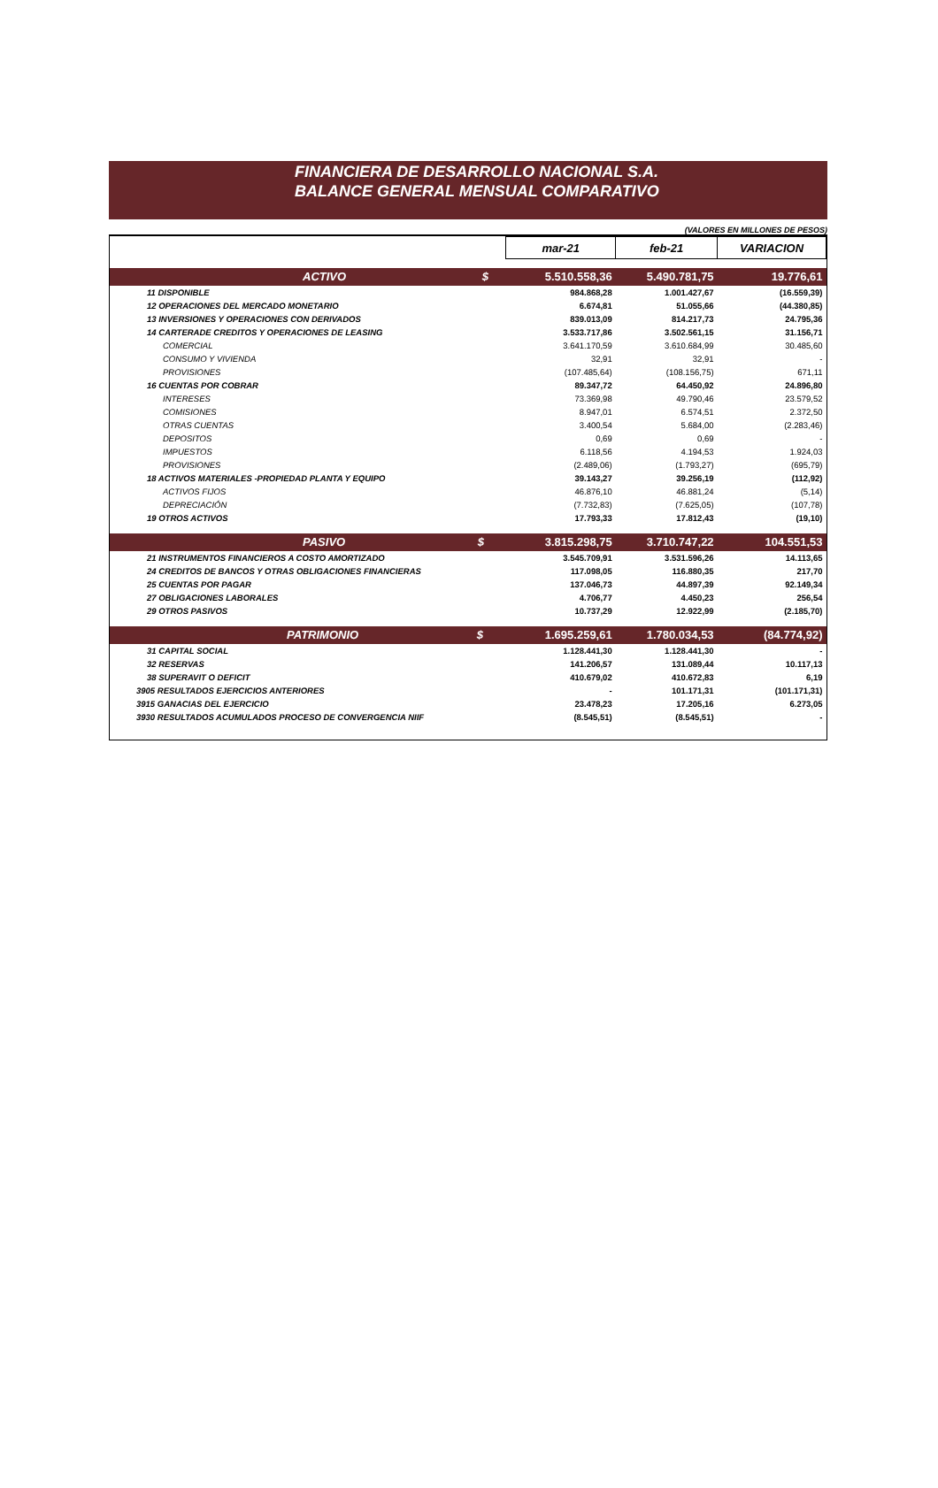FINANCIERA DE DESARROLLO NACIONAL S.A.
BALANCE GENERAL MENSUAL COMPARATIVO
(VALORES EN MILLONES DE PESOS)
| | mar-21 | feb-21 | VARIACION |
| --- | --- | --- | --- |
| ACTIVO $ | 5.510.558,36 | 5.490.781,75 | 19.776,61 |
| 11 DISPONIBLE | 984.868,28 | 1.001.427,67 | (16.559,39) |
| 12 OPERACIONES DEL MERCADO MONETARIO | 6.674,81 | 51.055,66 | (44.380,85) |
| 13 INVERSIONES Y OPERACIONES CON DERIVADOS | 839.013,09 | 814.217,73 | 24.795,36 |
| 14 CARTERADE CREDITOS Y OPERACIONES DE LEASING | 3.533.717,86 | 3.502.561,15 | 31.156,71 |
| COMERCIAL | 3.641.170,59 | 3.610.684,99 | 30.485,60 |
| CONSUMO Y VIVIENDA | 32,91 | 32,91 | - |
| PROVISIONES | (107.485,64) | (108.156,75) | 671,11 |
| 16 CUENTAS POR COBRAR | 89.347,72 | 64.450,92 | 24.896,80 |
| INTERESES | 73.369,98 | 49.790,46 | 23.579,52 |
| COMISIONES | 8.947,01 | 6.574,51 | 2.372,50 |
| OTRAS CUENTAS | 3.400,54 | 5.684,00 | (2.283,46) |
| DEPOSITOS | 0,69 | 0,69 | - |
| IMPUESTOS | 6.118,56 | 4.194,53 | 1.924,03 |
| PROVISIONES | (2.489,06) | (1.793,27) | (695,79) |
| 18 ACTIVOS MATERIALES -PROPIEDAD PLANTA Y EQUIPO | 39.143,27 | 39.256,19 | (112,92) |
| ACTIVOS FIJOS | 46.876,10 | 46.881,24 | (5,14) |
| DEPRECIACIÓN | (7.732,83) | (7.625,05) | (107,78) |
| 19 OTROS ACTIVOS | 17.793,33 | 17.812,43 | (19,10) |
| PASIVO $ | 3.815.298,75 | 3.710.747,22 | 104.551,53 |
| 21 INSTRUMENTOS FINANCIEROS A COSTO AMORTIZADO | 3.545.709,91 | 3.531.596,26 | 14.113,65 |
| 24 CREDITOS DE BANCOS Y OTRAS OBLIGACIONES FINANCIERAS | 117.098,05 | 116.880,35 | 217,70 |
| 25 CUENTAS POR PAGAR | 137.046,73 | 44.897,39 | 92.149,34 |
| 27 OBLIGACIONES LABORALES | 4.706,77 | 4.450,23 | 256,54 |
| 29 OTROS PASIVOS | 10.737,29 | 12.922,99 | (2.185,70) |
| PATRIMONIO $ | 1.695.259,61 | 1.780.034,53 | (84.774,92) |
| 31 CAPITAL SOCIAL | 1.128.441,30 | 1.128.441,30 | - |
| 32 RESERVAS | 141.206,57 | 131.089,44 | 10.117,13 |
| 38 SUPERAVIT O DEFICIT | 410.679,02 | 410.672,83 | 6,19 |
| 3905 RESULTADOS EJERCICIOS ANTERIORES | - | 101.171,31 | (101.171,31) |
| 3915 GANACIAS DEL EJERCICIO | 23.478,23 | 17.205,16 | 6.273,05 |
| 3930 RESULTADOS ACUMULADOS PROCESO DE CONVERGENCIA NIIF | (8.545,51) | (8.545,51) | - |